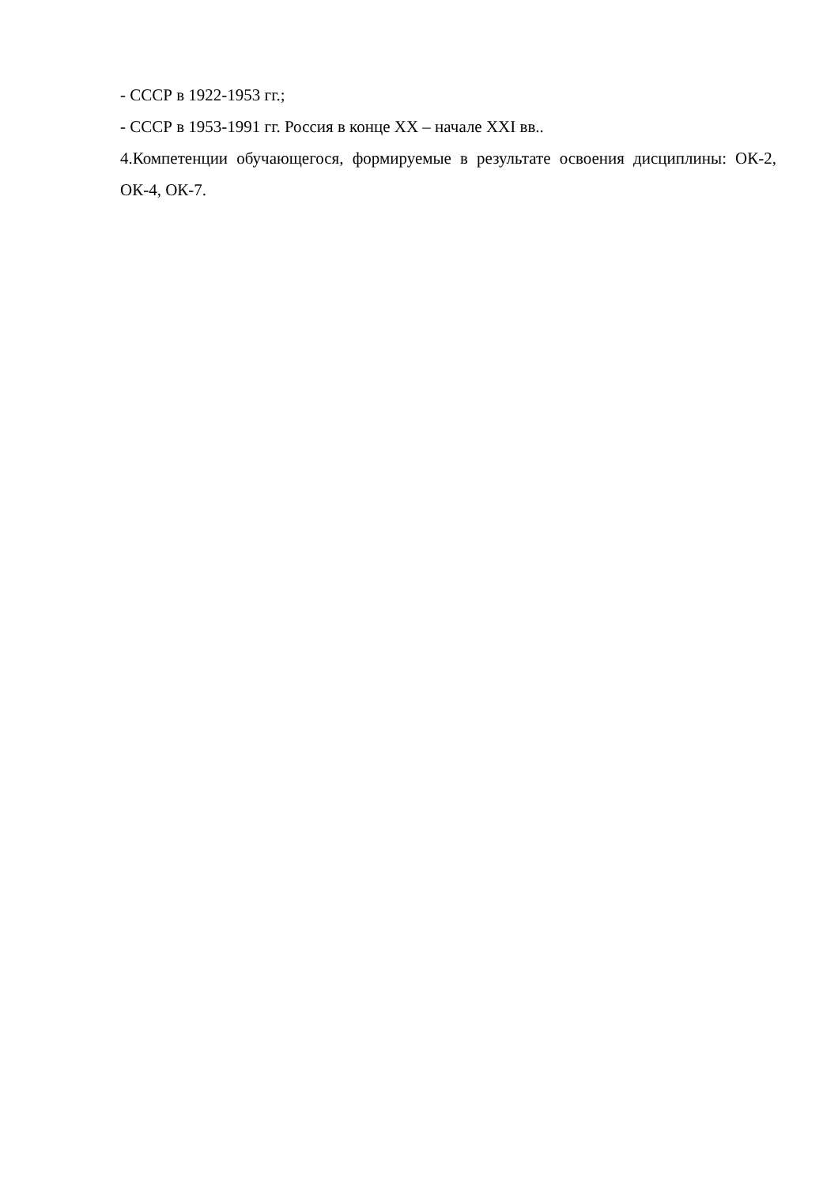- СССР в 1922-1953 гг.;
- СССР в 1953-1991 гг. Россия в конце ХХ – начале XXI вв..
4.Компетенции обучающегося, формируемые в результате освоения дисциплины: ОК-2, ОК-4, ОК-7.